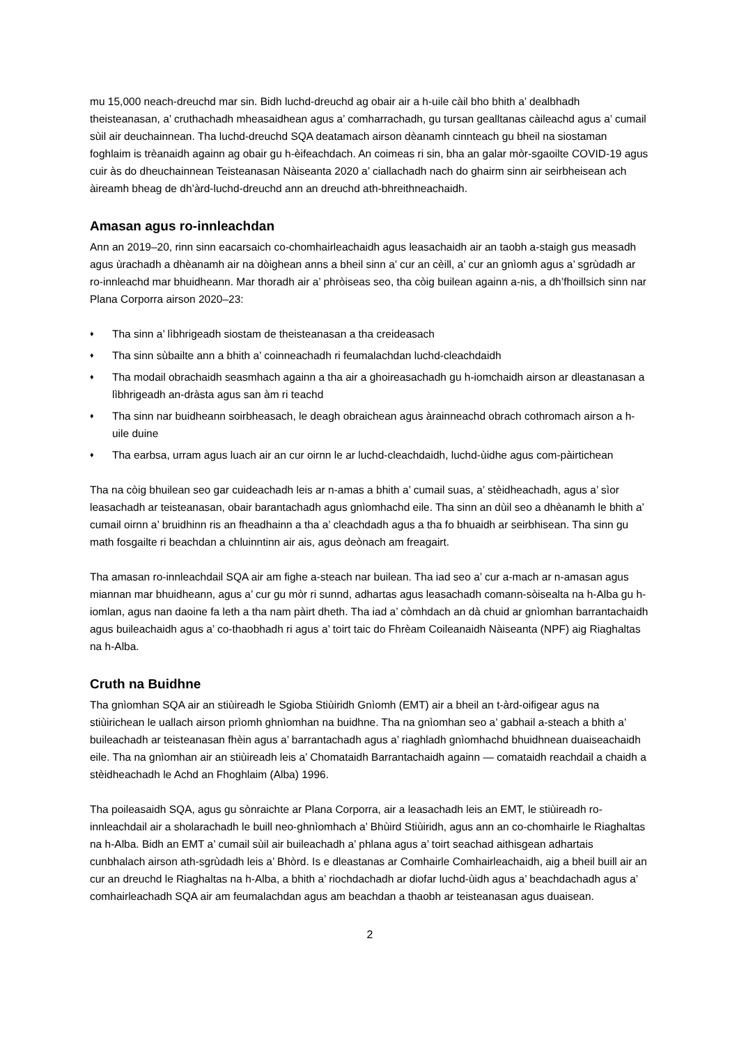mu 15,000 neach-dreuchd mar sin. Bidh luchd-dreuchd ag obair air a h-uile càil bho bhith a’ dealbhadh theisteanasan, a’ cruthachadh mheasaidhean agus a’ comharrachadh, gu tursan gealltanas càileachd agus a’ cumail sùil air deuchainnean. Tha luchd-dreuchd SQA deatamach airson dèanamh cinnteach gu bheil na siostaman foghlaim is trèanaidh againn ag obair gu h-èifeachdach. An coimeas ri sin, bha an galar mòr-sgaoilte COVID-19 agus cuir às do dheuchainnean Teisteanasan Nàiseanta 2020 a’ ciallachadh nach do ghairm sinn air seirbheisean ach àireamh bheag de dh’àrd-luchd-dreuchd ann an dreuchd ath-bhreithneachaidh.
Amasan agus ro-innleachdan
Ann an 2019–20, rinn sinn eacarsaich co-chomhairleachaidh agus leasachaidh air an taobh a-staigh gus measadh agus ùrachadh a dhèanamh air na dòighean anns a bheil sinn a’ cur an cèill, a’ cur an gnìomh agus a’ sgrùdadh ar ro-innleachd mar bhuidheann. Mar thoradh air a’ phròiseas seo, tha còig builean againn a-nis, a dh’fhoillsich sinn nar Plana Corporra airson 2020–23:
♦ Tha sinn a’ lìbhrigeadh siostam de theisteanasan a tha creideasach
♦ Tha sinn sùbailte ann a bhith a’ coinneachadh ri feumalachdan luchd-cleachdaidh
♦ Tha modail obrachaidh seasmhach againn a tha air a ghoireasachadh gu h-iomchaidh airson ar dleastanasan a lìbhrigeadh an-dràsta agus san àm ri teachd
♦ Tha sinn nar buidheann soirbheasach, le deagh obraichean agus àrainneachd obrach cothromach airson a h-uile duine
♦ Tha earbsa, urram agus luach air an cur oirnn le ar luchd-cleachdaidh, luchd-ùidhe agus com-pàirtichean
Tha na còig bhuilean seo gar cuideachadh leis ar n-amas a bhith a’ cumail suas, a’ stèidheachadh, agus a’ sìor leasachadh ar teisteanasan, obair barantachadh agus gnìomhachd eile. Tha sinn an dùil seo a dhèanamh le bhith a’ cumail oirnn a’ bruidhinn ris an fheadhainn a tha a’ cleachdadh agus a tha fo bhuaidh ar seirbhisean. Tha sinn gu math fosgailte ri beachdan a chluinntinn air ais, agus deònach am freagairt.
Tha amasan ro-innleachdail SQA air am fighe a-steach nar builean. Tha iad seo a’ cur a-mach ar n-amasan agus miannan mar bhuidheann, agus a’ cur gu mòr ri sunnd, adhartas agus leasachadh comann-sòisealta na h-Alba gu h-iomlan, agus nan daoine fa leth a tha nam pàirt dheth. Tha iad a’ còmhdach an dà chuid ar gnìomhan barrantachaidh agus buileachaidh agus a’ co-thaobhadh ri agus a’ toirt taic do Fhrèam Coileanaidh Nàiseanta (NPF) aig Riaghaltas na h-Alba.
Cruth na Buidhne
Tha gnìomhan SQA air an stiùireadh le Sgioba Stiùiridh Gnìomh (EMT) air a bheil an t-àrd-oifigear agus na stiùirichean le uallach airson prìomh ghnìomhan na buidhne. Tha na gnìomhan seo a’ gabhail a-steach a bhith a’ buileachadh ar teisteanasan fhèin agus a’ barrantachadh agus a’ riaghladh gnìomhachd bhuidhnean duaiseachaidh eile. Tha na gnìomhan air an stiùireadh leis a’ Chomataidh Barrantachaidh againn — comataidh reachdail a chaidh a stèidheachadh le Achd an Fhoghlaim (Alba) 1996.
Tha poileasaidh SQA, agus gu sònraichte ar Plana Corporra, air a leasachadh leis an EMT, le stiùireadh ro-innleachdail air a sholarachadh le buill neo-ghnìomhach a’ Bhùird Stiùiridh, agus ann an co-chomhairle le Riaghaltas na h-Alba. Bidh an EMT a’ cumail sùil air buileachadh a’ phlana agus a’ toirt seachad aithisgean adhartais cunbhalach airson ath-sgrùdadh leis a’ Bhòrd. Is e dleastanas ar Comhairle Comhairleachaidh, aig a bheil buill air an cur an dreuchd le Riaghaltas na h-Alba, a bhith a’ riochdachadh ar diofar luchd-ùidh agus a’ beachdachadh agus a’ comhairleachadh SQA air am feumalachdan agus am beachdan a thaobh ar teisteanasan agus duaisean.
2